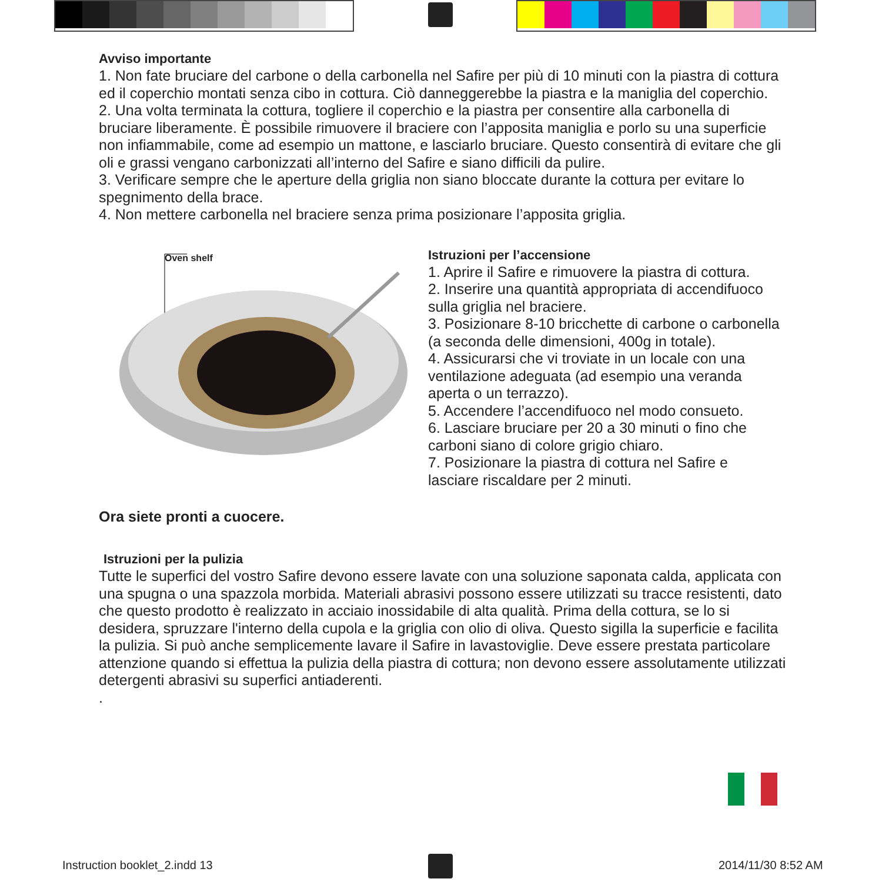Avviso importante
1. Non fate bruciare del carbone o della carbonella nel Safire per più di 10 minuti con la piastra di cottura ed il coperchio montati senza cibo in cottura. Ciò danneggerebbe la piastra e la maniglia del coperchio.
2. Una volta terminata la cottura, togliere il coperchio e la piastra per consentire alla carbonella di bruciare liberamente. È possibile rimuovere il braciere con l’apposita maniglia e porlo su una superficie non infiammabile, come ad esempio un mattone, e lasciarlo bruciare. Questo consentirà di evitare che gli oli e grassi vengano carbonizzati all’interno del Safire e siano difficili da pulire.
3. Verificare sempre che le aperture della griglia non siano bloccate durante la cottura per evitare lo spegnimento della brace.
4. Non mettere carbonella nel braciere senza prima posizionare l’apposita griglia.
Oven shelf
Istruzioni per l’accensione
1. Aprire il Safire e rimuovere la piastra di cottura.
2. Inserire una quantità appropriata di accendifuoco sulla griglia nel braciere.
3. Posizionare 8-10 bricchette di carbone o carbonella (a seconda delle dimensioni, 400g in totale).
4. Assicurarsi che vi troviate in un locale con una ventilazione adeguata (ad esempio una veranda aperta o un terrazzo).
5. Accendere l’accendifuoco nel modo consueto.
6. Lasciare bruciare per 20 a 30 minuti o fino che carboni siano di colore grigio chiaro.
7. Posizionare la piastra di cottura nel Safire e lasciare riscaldare per 2 minuti.
Ora siete pronti a cuocere.
Istruzioni per la pulizia
Tutte le superfici del vostro Safire devono essere lavate con una soluzione saponata calda, applicata con
una spugna o una spazzola morbida. Materiali abrasivi possono essere utilizzati su tracce resistenti, dato che questo prodotto è realizzato in acciaio inossidabile di alta qualità. Prima della cottura, se lo si desidera, spruzzare l'interno della cupola e la griglia con olio di oliva. Questo sigilla la superficie e facilita la pulizia. Si può anche semplicemente lavare il Safire in lavastoviglie. Deve essere prestata particolare attenzione quando si effettua la pulizia della piastra di cottura; non devono essere assolutamente utilizzati detergenti abrasivi su superfici antiaderenti.
.
Instruction booklet_2.indd 13 2014/11/30 8:52 AM